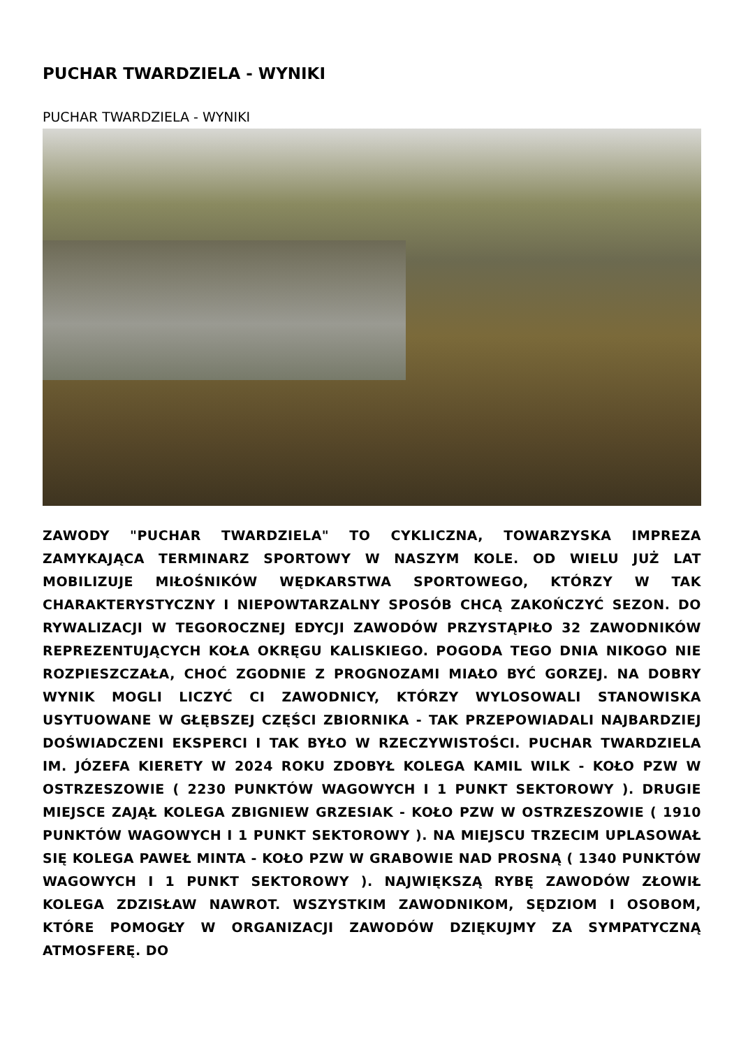PUCHAR TWARDZIELA - WYNIKI
PUCHAR TWARDZIELA - WYNIKI
ZAWODY "PUCHAR TWARDZIELA" TO CYKLICZNA, TOWARZYSKA IMPREZA ZAMYKAJĄCA TERMINARZ SPORTOWY W NASZYM KOLE. OD WIELU JUŻ LAT MOBILIZUJE MIŁOŚNIKÓW WĘDKARSTWA SPORTOWEGO, KTÓRZY W TAK CHARAKTERYSTYCZNY I NIEPOWTARZALNY SPOSÓB CHCĄ ZAKOŃCZYĆ SEZON. DO RYWALIZACJI W TEGOROCZNEJ EDYCJI ZAWODÓW PRZYSTĄPIŁO 32 ZAWODNIKÓW REPREZENTUJĄCYCH KOŁA OKRĘGU KALISKIEGO. POGODA TEGO DNIA NIKOGO NIE ROZPIESZCZAŁA, CHOĆ ZGODNIE Z PROGNOZAMI MIAŁO BYĆ GORZEJ. NA DOBRY WYNIK MOGLI LICZYĆ CI ZAWODNICY, KTÓRZY WYLOSOWALI STANOWISKA USYTUOWANE W GŁĘBSZEJ CZĘŚCI ZBIORNIKA - TAK PRZEPOWIADALI NAJBARDZIEJ DOŚWIADCZENI EKSPERCI I TAK BYŁO W RZECZYWISTOŚCI. PUCHAR TWARDZIELA IM. JÓZEFA KIERETY W 2024 ROKU ZDOBYŁ KOLEGA KAMIL WILK - KOŁO PZW W OSTRZESZOWIE ( 2230 PUNKTÓW WAGOWYCH I 1 PUNKT SEKTOROWY ). DRUGIE MIEJSCE ZAJĄŁ KOLEGA ZBIGNIEW GRZESIAK - KOŁO PZW W OSTRZESZOWIE ( 1910 PUNKTÓW WAGOWYCH I 1 PUNKT SEKTOROWY ). NA MIEJSCU TRZECIM UPLASOWAŁ SIĘ KOLEGA PAWEŁ MINTA - KOŁO PZW W GRABOWIE NAD PROSNĄ ( 1340 PUNKTÓW WAGOWYCH I 1 PUNKT SEKTOROWY ). NAJWIĘKSZĄ RYBĘ ZAWODÓW ZŁOWIŁ KOLEGA ZDZISŁAW NAWROT. WSZYSTKIM ZAWODNIKOM, SĘDZIOM I OSOBOM, KTÓRE POMOGŁY W ORGANIZACJI ZAWODÓW DZIĘKUJMY ZA SYMPATYCZNĄ ATMOSFERĘ. DO